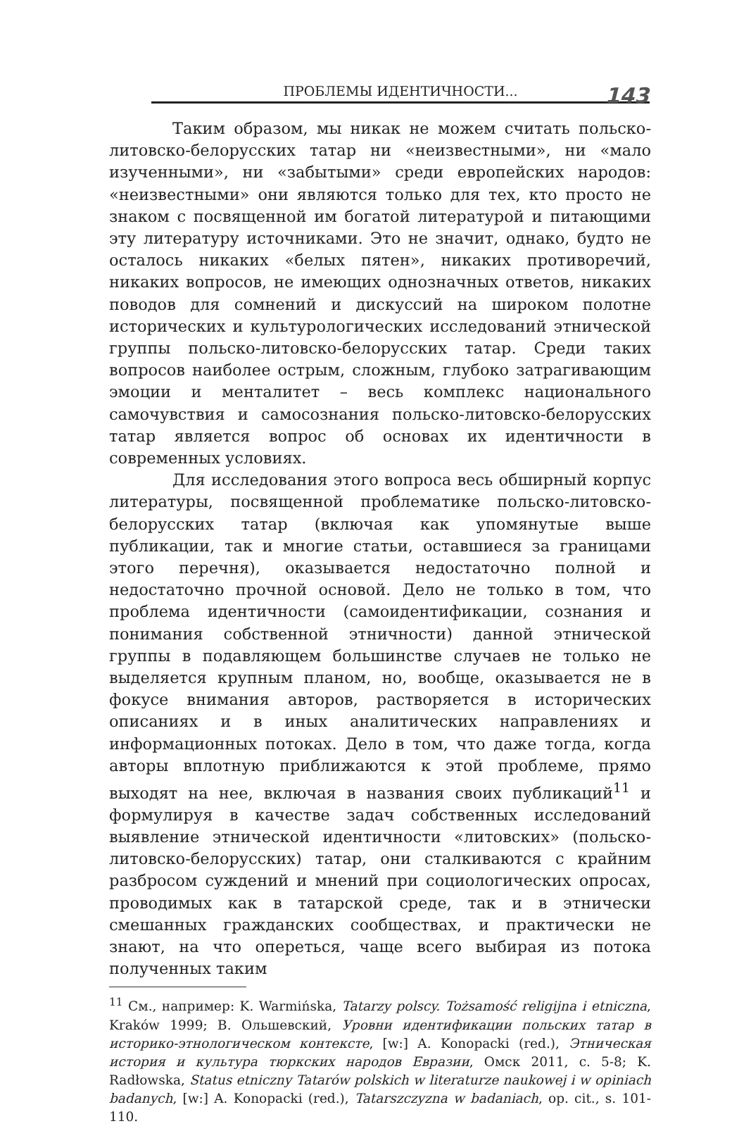ПРОБЛЕМЫ ИДЕНТИЧНОСТИ...
143
Таким образом, мы никак не можем считать польско-литовско-белорусских татар ни «неизвестными», ни «мало изученными», ни «забытыми» среди европейских народов: «неизвестными» они являются только для тех, кто просто не знаком с посвященной им богатой литературой и питающими эту литературу источниками. Это не значит, однако, будто не осталось никаких «белых пятен», никаких противоречий, никаких вопросов, не имеющих однозначных ответов, никаких поводов для сомнений и дискуссий на широком полотне исторических и культурологических исследований этнической группы польско-литовско-белорусских татар. Среди таких вопросов наиболее острым, сложным, глубоко затрагивающим эмоции и менталитет – весь комплекс национального самочувствия и самосознания польско-литовско-белорусских татар является вопрос об основах их идентичности в современных условиях.
Для исследования этого вопроса весь обширный корпус литературы, посвященной проблематике польско-литовско-белорусских татар (включая как упомянутые выше публикации, так и многие статьи, оставшиеся за границами этого перечня), оказывается недостаточно полной и недостаточно прочной основой. Дело не только в том, что проблема идентичности (самоидентификации, сознания и понимания собственной этничности) данной этнической группы в подавляющем большинстве случаев не только не выделяется крупным планом, но, вообще, оказывается не в фокусе внимания авторов, растворяется в исторических описаниях и в иных аналитических направлениях и информационных потоках. Дело в том, что даже тогда, когда авторы вплотную приближаются к этой проблеме, прямо выходят на нее, включая в названия своих публикаций<sup>11</sup> и формулируя в качестве задач собственных исследований выявление этнической идентичности «литовских» (польско-литовско-белорусских) татар, они сталкиваются с крайним разбросом суждений и мнений при социологических опросах, проводимых как в татарской среде, так и в этнически смешанных гражданских сообществах, и практически не знают, на что опереться, чаще всего выбирая из потока полученных таким
<sup>11</sup> См., например: K. Warmińska, Tatarzy polscy. Tożsamość religijna i etniczna, Kraków 1999; В. Ольшевский, Уровни идентификации польских татар в историко-этнологическом контексте, [w:] A. Konopacki (red.), Этническая история и культура тюркских народов Евразии, Омск 2011, с. 5-8; K. Radłowska, Status etniczny Tatarów polskich w literaturze naukowej i w opiniach badanych, [w:] A. Konopacki (red.), Tatarszczyzna w badaniach, op. cit., s. 101-110.